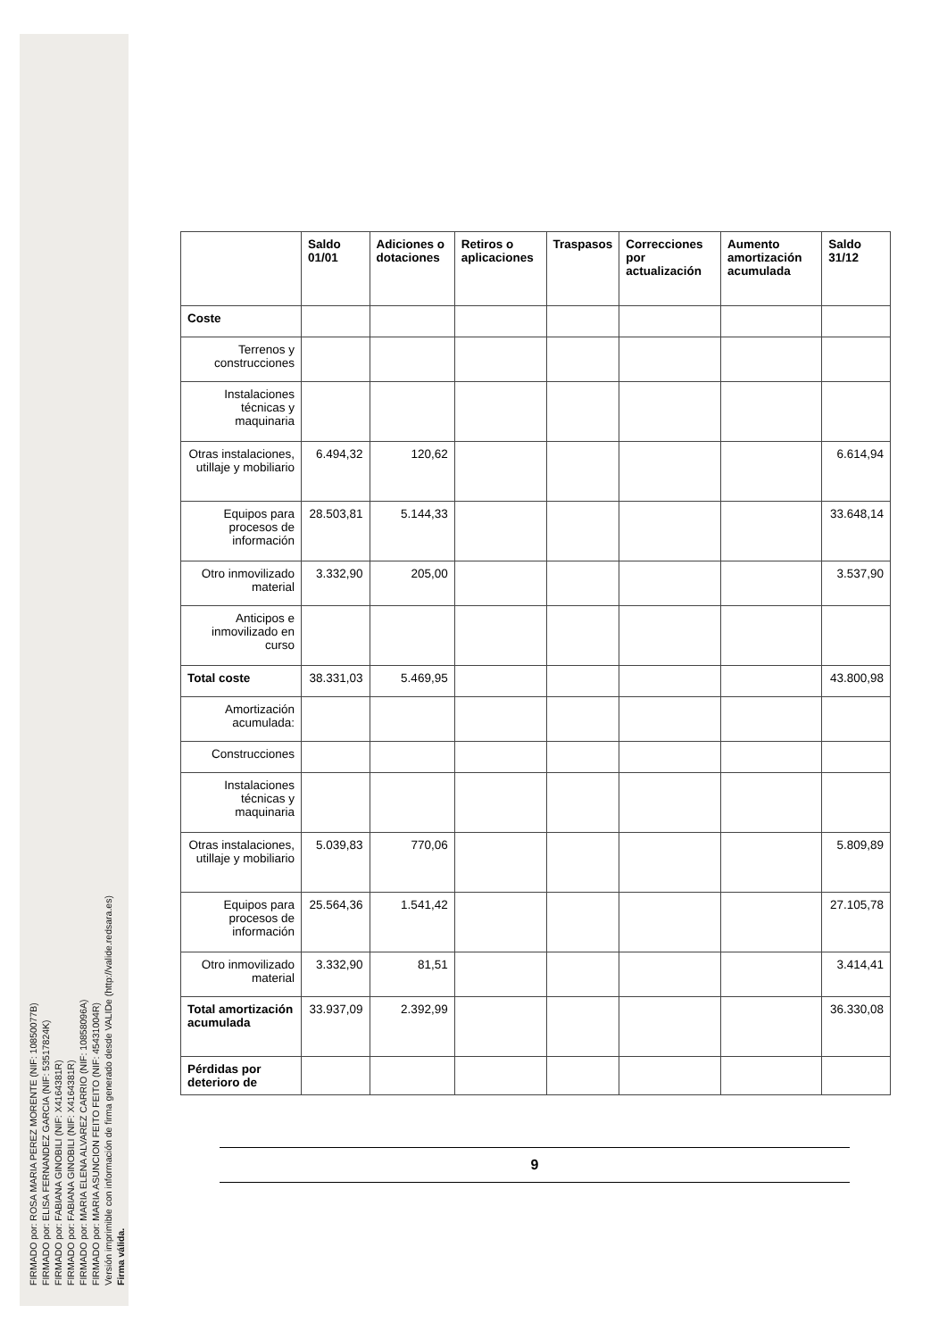FIRMADO por: ROSA MARIA PEREZ MORENTE (NIF: 10850077B)
FIRMADO por: ELISA FERNANDEZ GARCIA (NIF: 53517824K)
FIRMADO por: FABIANA GINOBILI (NIF: X4164381R)
FIRMADO por: FABIANA GINOBILI (NIF: X4164381R)
FIRMADO por: MARIA ELENA ALVAREZ CARRIO (NIF: 10858096A)
FIRMADO por: MARIA ASUNCION FEITO FEITO (NIF: 45431004R)
Versión imprimible con información de firma generado desde VALIDe (http://valide.redsara.es)
Firma válida.
| | Saldo 01/01 | Adiciones o dotaciones | Retiros o aplicaciones | Traspasos | Correcciones por actualización | Aumento amortización acumulada | Saldo 31/12 |
| --- | --- | --- | --- | --- | --- | --- | --- |
| Coste | | | | | | | |
| Terrenos y construcciones | | | | | | | |
| Instalaciones técnicas y maquinaria | | | | | | | |
| Otras instalaciones, utillaje y mobiliario | 6.494,32 | 120,62 | | | | | 6.614,94 |
| Equipos para procesos de información | 28.503,81 | 5.144,33 | | | | | 33.648,14 |
| Otro inmovilizado material | 3.332,90 | 205,00 | | | | | 3.537,90 |
| Anticipos e inmovilizado en curso | | | | | | | |
| Total coste | 38.331,03 | 5.469,95 | | | | | 43.800,98 |
| Amortización acumulada: | | | | | | | |
| Construcciones | | | | | | | |
| Instalaciones técnicas y maquinaria | | | | | | | |
| Otras instalaciones, utillaje y mobiliario | 5.039,83 | 770,06 | | | | | 5.809,89 |
| Equipos para procesos de información | 25.564,36 | 1.541,42 | | | | | 27.105,78 |
| Otro inmovilizado material | 3.332,90 | 81,51 | | | | | 3.414,41 |
| Total amortización acumulada | 33.937,09 | 2.392,99 | | | | | 36.330,08 |
| Pérdidas por deterioro de | | | | | | | |
9